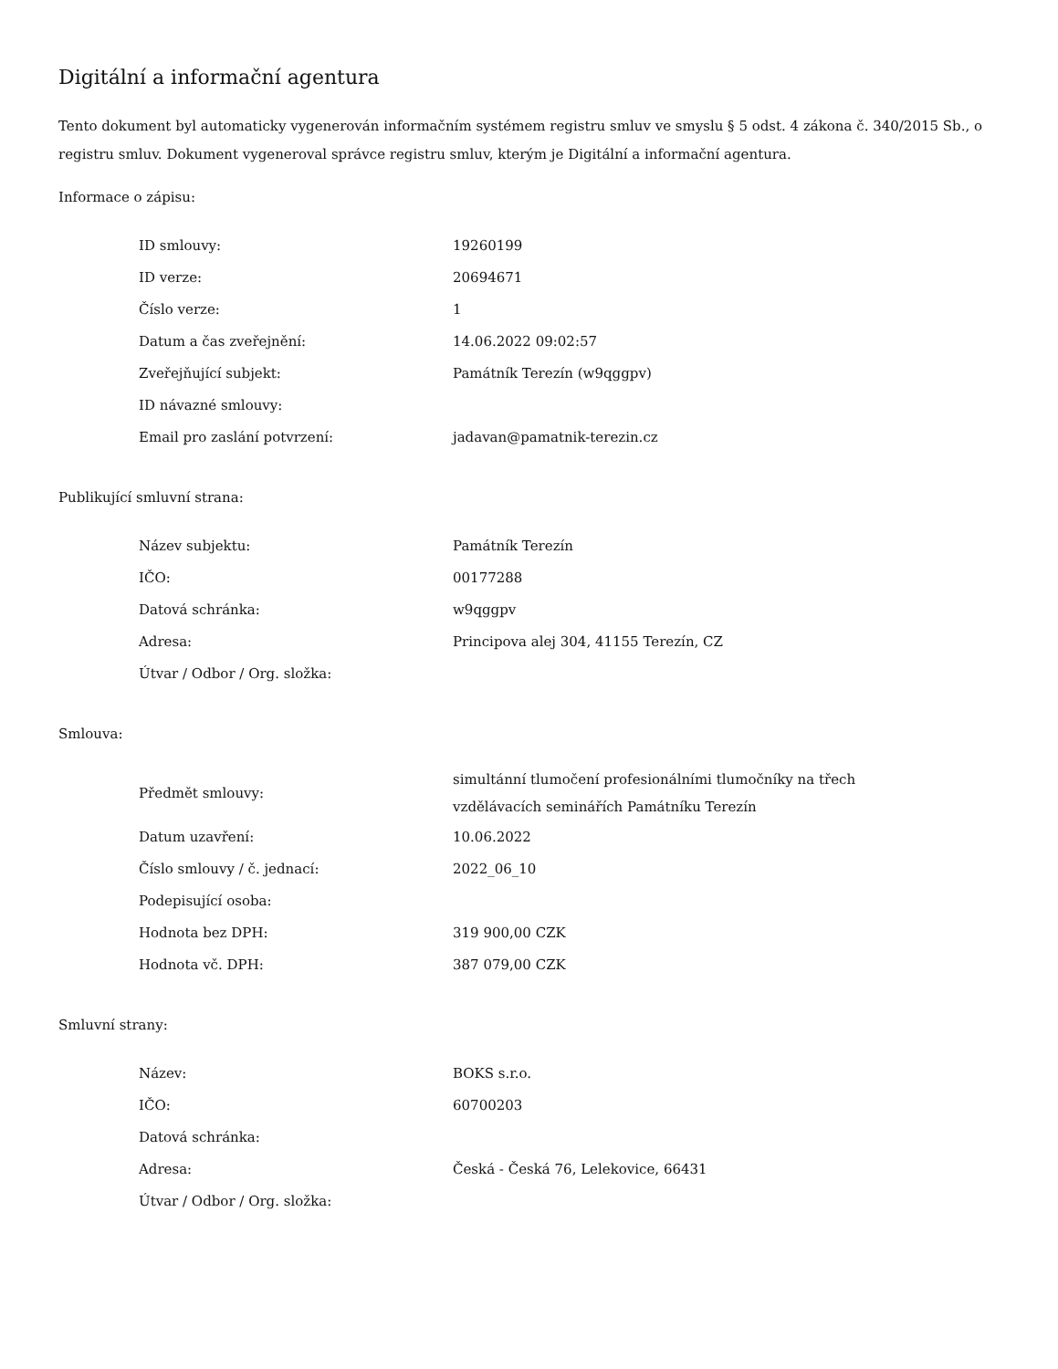Digitální a informační agentura
Tento dokument byl automaticky vygenerován informačním systémem registru smluv ve smyslu § 5 odst. 4 zákona č. 340/2015 Sb., o registru smluv. Dokument vygeneroval správce registru smluv, kterým je Digitální a informační agentura.
Informace o zápisu:
| ID smlouvy: | 19260199 |
| ID verze: | 20694671 |
| Číslo verze: | 1 |
| Datum a čas zveřejnění: | 14.06.2022 09:02:57 |
| Zveřejňující subjekt: | Památník Terezín (w9qggpv) |
| ID návazné smlouvy: | |
| Email pro zaslání potvrzení: | jadavan@pamatnik-terezin.cz |
Publikující smluvní strana:
| Název subjektu: | Památník Terezín |
| IČO: | 00177288 |
| Datová schránka: | w9qggpv |
| Adresa: | Principova alej 304, 41155 Terezín, CZ |
| Útvar / Odbor / Org. složka: | |
Smlouva:
| Předmět smlouvy: | simultánní tlumočení profesionálními tlumočníky na třech vzdělávacích seminářích Památníku Terezín |
| Datum uzavření: | 10.06.2022 |
| Číslo smlouvy / č. jednací: | 2022_06_10 |
| Podepisující osoba: | |
| Hodnota bez DPH: | 319 900,00 CZK |
| Hodnota vč. DPH: | 387 079,00 CZK |
Smluvní strany:
| Název: | BOKS s.r.o. |
| IČO: | 60700203 |
| Datová schránka: | |
| Adresa: | Česká - Česká 76, Lelekovice, 66431 |
| Útvar / Odbor / Org. složka: | |